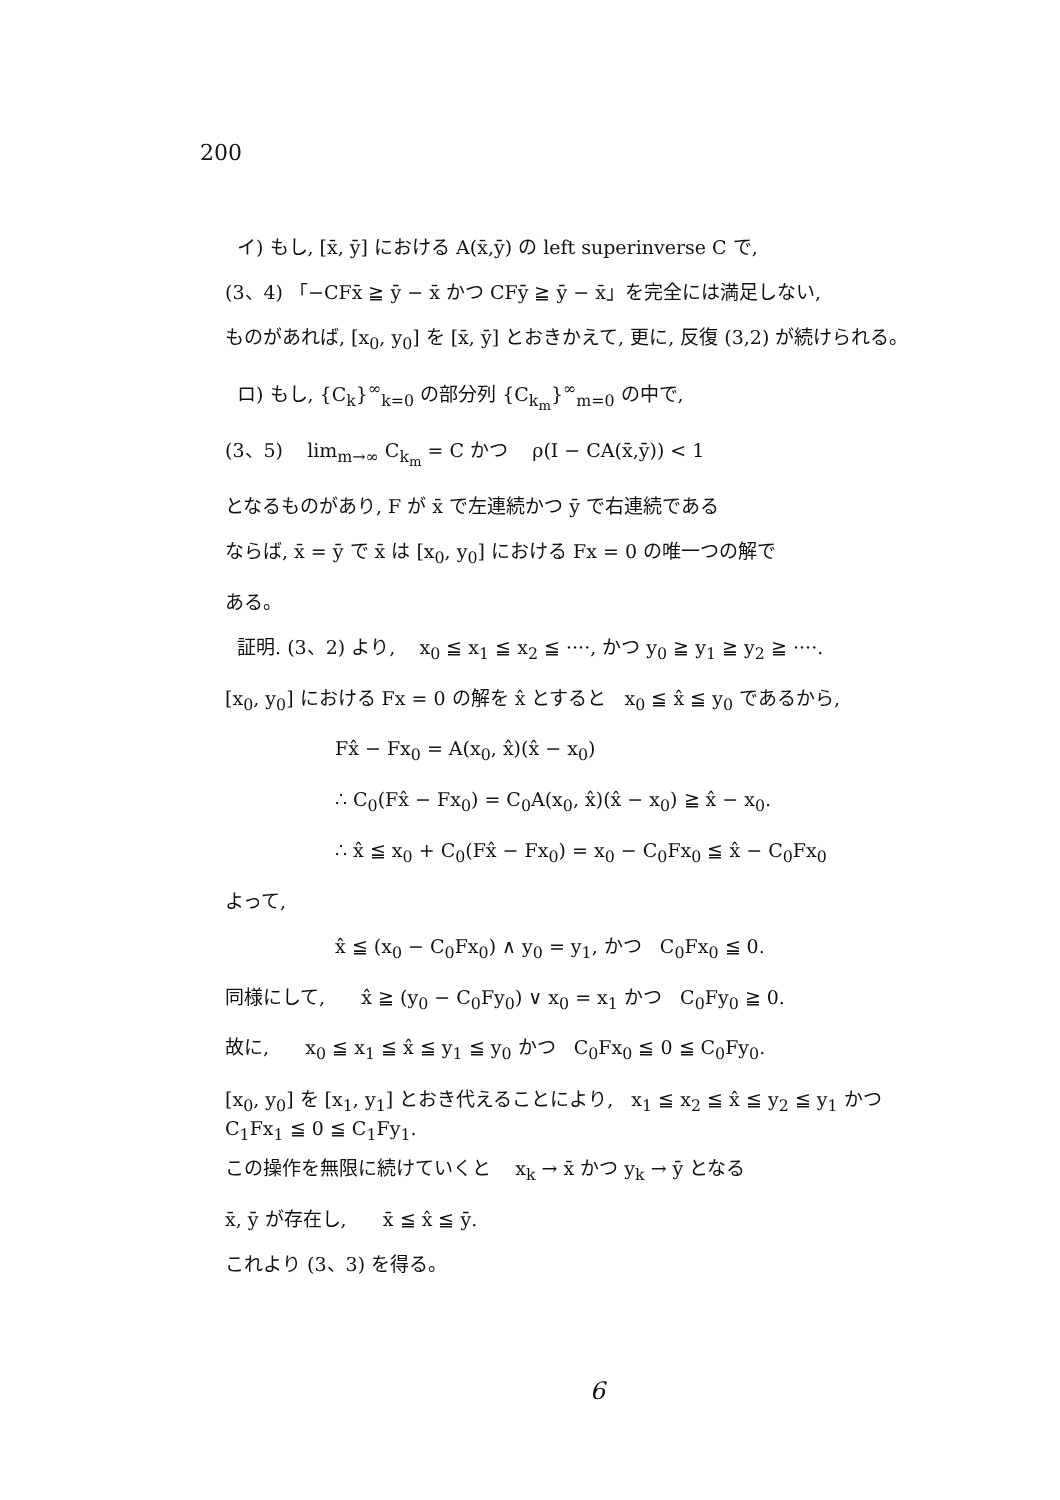200
イ) もし, [x̄, ȳ] における A(x̄,ȳ) の left superinverse C で,
(3、4) 「−CFx̄ ≧ ȳ − x̄ かつ CFȳ ≧ ȳ − x̄」を完全には満足しない,
ものがあれば, [x<sub>0</sub>, y<sub>0</sub>] を [x̄, ȳ] とおきかえて, 更に, 反復 (3,2) が続けられる。
ロ) もし, {C<sub>k</sub>}<sup>∞</sup><sub>k=0</sub> の部分列 {C<sub>k<sub>m</sub></sub>}<sup>∞</sup><sub>m=0</sub> の中で,
(3、5) lim<sub>m→∞</sub> C<sub>k<sub>m</sub></sub> = C かつ ρ(I − CA(x̄,ȳ)) < 1
となるものがあり, F が x̄ で左連続かつ ȳ で右連続である
ならば, x̄ = ȳ で x̄ は [x<sub>0</sub>, y<sub>0</sub>] における Fx = 0 の唯一つの解で
ある。
証明. (3、2) より, x<sub>0</sub> ≦ x<sub>1</sub> ≦ x<sub>2</sub> ≦ ····, かつ y<sub>0</sub> ≧ y<sub>1</sub> ≧ y<sub>2</sub> ≧ ····.
[x<sub>0</sub>, y<sub>0</sub>] における Fx = 0 の解を x̂ とすると x<sub>0</sub> ≦ x̂ ≦ y<sub>0</sub> であるから,
Fx̂ − Fx<sub>0</sub> = A(x<sub>0</sub>, x̂)(x̂ − x<sub>0</sub>)
∴ C<sub>0</sub>(Fx̂ − Fx<sub>0</sub>) = C<sub>0</sub>A(x<sub>0</sub>, x̂)(x̂ − x<sub>0</sub>) ≧ x̂ − x<sub>0</sub>.
∴ x̂ ≦ x<sub>0</sub> + C<sub>0</sub>(Fx̂ − Fx<sub>0</sub>) = x<sub>0</sub> − C<sub>0</sub>Fx<sub>0</sub> ≦ x̂ − C<sub>0</sub>Fx<sub>0</sub>
よって,
x̂ ≦ (x<sub>0</sub> − C<sub>0</sub>Fx<sub>0</sub>) ∧ y<sub>0</sub> = y<sub>1</sub>, かつ C<sub>0</sub>Fx<sub>0</sub> ≦ 0.
同様にして, x̂ ≧ (y<sub>0</sub> − C<sub>0</sub>Fy<sub>0</sub>) ∨ x<sub>0</sub> = x<sub>1</sub> かつ C<sub>0</sub>Fy<sub>0</sub> ≧ 0.
故に, x<sub>0</sub> ≦ x<sub>1</sub> ≦ x̂ ≦ y<sub>1</sub> ≦ y<sub>0</sub> かつ C<sub>0</sub>Fx<sub>0</sub> ≦ 0 ≦ C<sub>0</sub>Fy<sub>0</sub>.
[x<sub>0</sub>, y<sub>0</sub>] を [x<sub>1</sub>, y<sub>1</sub>] とおき代えることにより, x<sub>1</sub> ≦ x<sub>2</sub> ≦ x̂ ≦ y<sub>2</sub> ≦ y<sub>1</sub> かつ
C<sub>1</sub>Fx<sub>1</sub> ≦ 0 ≦ C<sub>1</sub>Fy<sub>1</sub>.
この操作を無限に続けていくと x<sub>k</sub> → x̄ かつ y<sub>k</sub> → ȳ となる
x̄, ȳ が存在し, x̄ ≦ x̂ ≦ ȳ.
これより (3、3) を得る。
6